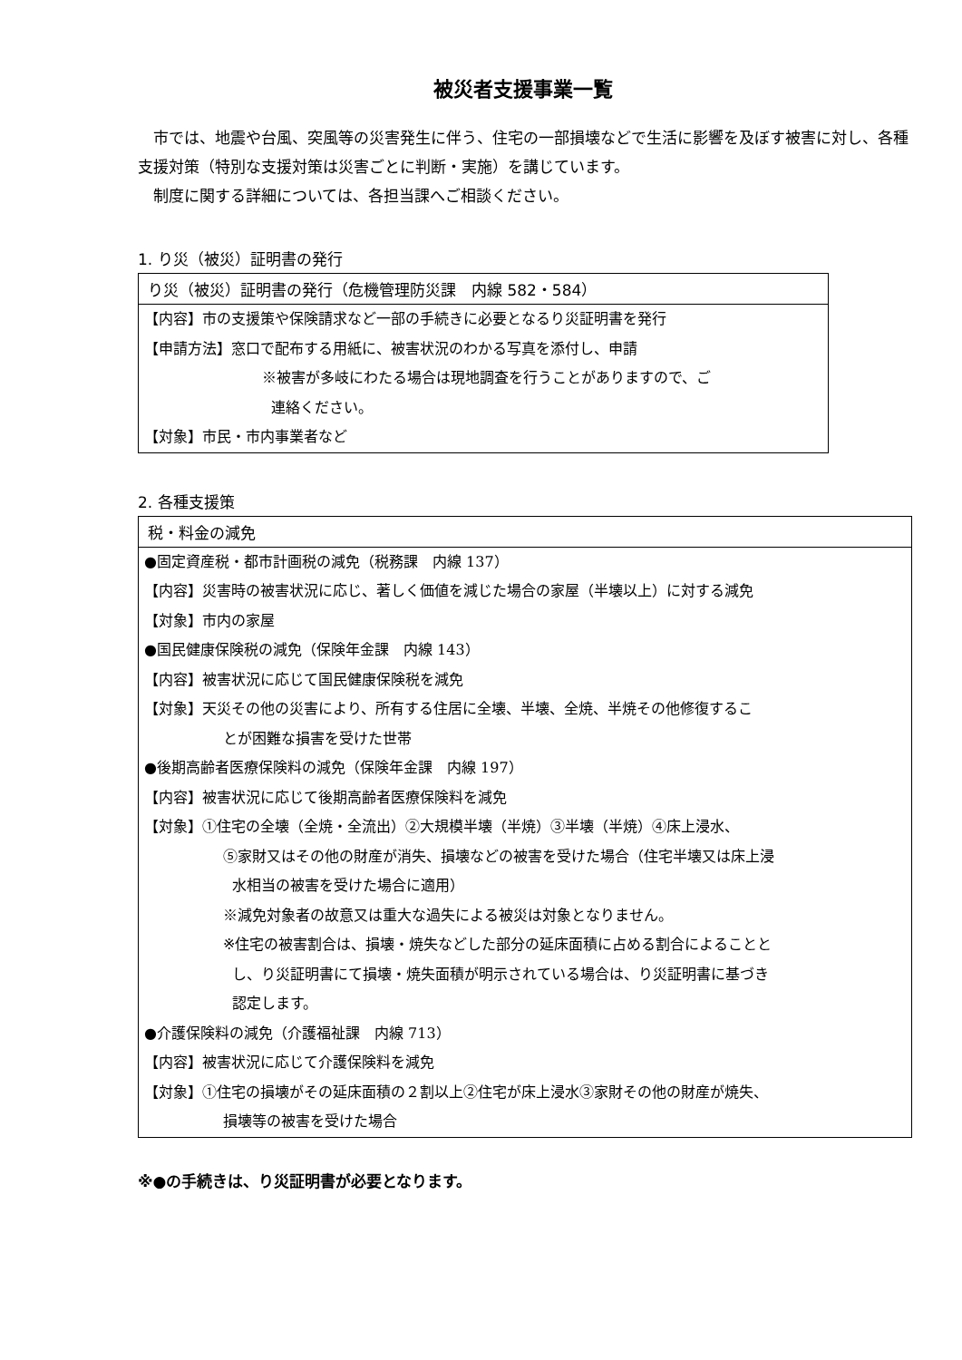被災者支援事業一覧
市では、地震や台風、突風等の災害発生に伴う、住宅の一部損壊などで生活に影響を及ぼす被害に対し、各種支援対策（特別な支援対策は災害ごとに判断・実施）を講じています。
制度に関する詳細については、各担当課へご相談ください。
1. り災（被災）証明書の発行
| り災（被災）証明書の発行（危機管理防災課 内線 582・584） |
| --- |
| 【内容】市の支援策や保険請求など一部の手続きに必要となるり災証明書を発行 【申請方法】窓口で配布する用紙に、被害状況のわかる写真を添付し、申請 ※被害が多岐にわたる場合は現地調査を行うことがありますので、ご 連絡ください。 【対象】市民・市内事業者など |
2. 各種支援策
| 税・料金の減免 |
| --- |
| ●固定資産税・都市計画税の減免（税務課 内線 137） 【内容】災害時の被害状況に応じ、著しく価値を減じた場合の家屋（半壊以上）に対する減免 【対象】市内の家屋 ●国民健康保険税の減免（保険年金課 内線 143） 【内容】被害状況に応じて国民健康保険税を減免 【対象】天災その他の災害により、所有する住居に全壊、半壊、全焼、半焼その他修復するこ とが困難な損害を受けた世帯 ●後期高齢者医療保険料の減免（保険年金課 内線 197） 【内容】被害状況に応じて後期高齢者医療保険料を減免 【対象】①住宅の全壊（全焼・全流出）②大規模半壊（半焼）③半壊（半焼）④床上浸水、 ⑤家財又はその他の財産が消失、損壊などの被害を受けた場合（住宅半壊又は床上浸 水相当の被害を受けた場合に適用） ※減免対象者の故意又は重大な過失による被災は対象となりません。 ※住宅の被害割合は、損壊・焼失などした部分の延床面積に占める割合によることと し、り災証明書にて損壊・焼失面積が明示されている場合は、り災証明書に基づき 認定します。 ●介護保険料の減免（介護福祉課 内線 713） 【内容】被害状況に応じて介護保険料を減免 【対象】①住宅の損壊がその延床面積の２割以上②住宅が床上浸水③家財その他の財産が焼失、 損壊等の被害を受けた場合 |
※●の手続きは、り災証明書が必要となります。